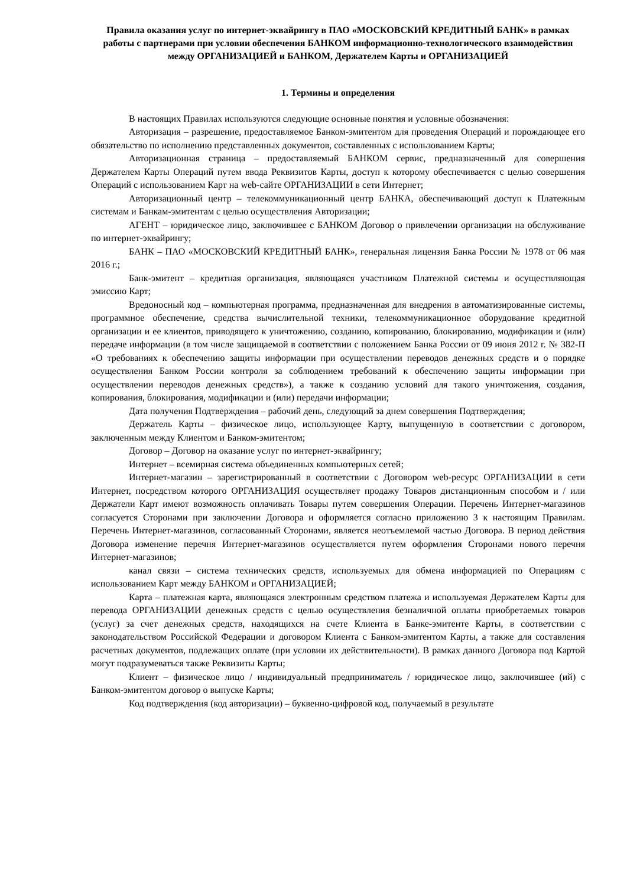Правила оказания услуг по интернет-эквайрингу в ПАО «МОСКОВСКИЙ КРЕДИТНЫЙ БАНК» в рамках работы с партнерами при условии обеспечения БАНКОМ информационно-технологического взаимодействия между ОРГАНИЗАЦИЕЙ и БАНКОМ, Держателем Карты и ОРГАНИЗАЦИЕЙ
1. Термины и определения
В настоящих Правилах используются следующие основные понятия и условные обозначения:
Авторизация – разрешение, предоставляемое Банком-эмитентом для проведения Операций и порождающее его обязательство по исполнению представленных документов, составленных с использованием Карты;
Авторизационная страница – предоставляемый БАНКОМ сервис, предназначенный для совершения Держателем Карты Операций путем ввода Реквизитов Карты, доступ к которому обеспечивается с целью совершения Операций с использованием Карт на web-сайте ОРГАНИЗАЦИИ в сети Интернет;
Авторизационный центр – телекоммуникационный центр БАНКА, обеспечивающий доступ к Платежным системам и Банкам-эмитентам с целью осуществления Авторизации;
АГЕНТ – юридическое лицо, заключившее с БАНКОМ Договор о привлечении организации на обслуживание по интернет-эквайрингу;
БАНК – ПАО «МОСКОВСКИЙ КРЕДИТНЫЙ БАНК», генеральная лицензия Банка России № 1978 от 06 мая 2016 г.;
Банк-эмитент – кредитная организация, являющаяся участником Платежной системы и осуществляющая эмиссию Карт;
Вредоносный код – компьютерная программа, предназначенная для внедрения в автоматизированные системы, программное обеспечение, средства вычислительной техники, телекоммуникационное оборудование кредитной организации и ее клиентов, приводящего к уничтожению, созданию, копированию, блокированию, модификации и (или) передаче информации (в том числе защищаемой в соответствии с положением Банка России от 09 июня 2012 г. № 382-П «О требованиях к обеспечению защиты информации при осуществлении переводов денежных средств и о порядке осуществления Банком России контроля за соблюдением требований к обеспечению защиты информации при осуществлении переводов денежных средств»), а также к созданию условий для такого уничтожения, создания, копирования, блокирования, модификации и (или) передачи информации;
Дата получения Подтверждения – рабочий день, следующий за днем совершения Подтверждения;
Держатель Карты – физическое лицо, использующее Карту, выпущенную в соответствии с договором, заключенным между Клиентом и Банком-эмитентом;
Договор – Договор на оказание услуг по интернет-эквайрингу;
Интернет – всемирная система объединенных компьютерных сетей;
Интернет-магазин – зарегистрированный в соответствии с Договором web-ресурс ОРГАНИЗАЦИИ в сети Интернет, посредством которого ОРГАНИЗАЦИЯ осуществляет продажу Товаров дистанционным способом и / или Держатели Карт имеют возможность оплачивать Товары путем совершения Операции. Перечень Интернет-магазинов согласуется Сторонами при заключении Договора и оформляется согласно приложению 3 к настоящим Правилам. Перечень Интернет-магазинов, согласованный Сторонами, является неотъемлемой частью Договора. В период действия Договора изменение перечня Интернет-магазинов осуществляется путем оформления Сторонами нового перечня Интернет-магазинов;
канал связи – система технических средств, используемых для обмена информацией по Операциям с использованием Карт между БАНКОМ и ОРГАНИЗАЦИЕЙ;
Карта – платежная карта, являющаяся электронным средством платежа и используемая Держателем Карты для перевода ОРГАНИЗАЦИИ денежных средств с целью осуществления безналичной оплаты приобретаемых товаров (услуг) за счет денежных средств, находящихся на счете Клиента в Банке-эмитенте Карты, в соответствии с законодательством Российской Федерации и договором Клиента с Банком-эмитентом Карты, а также для составления расчетных документов, подлежащих оплате (при условии их действительности). В рамках данного Договора под Картой могут подразумеваться также Реквизиты Карты;
Клиент – физическое лицо / индивидуальный предприниматель / юридическое лицо, заключившее (ий) с Банком-эмитентом договор о выпуске Карты;
Код подтверждения (код авторизации) – буквенно-цифровой код, получаемый в результате